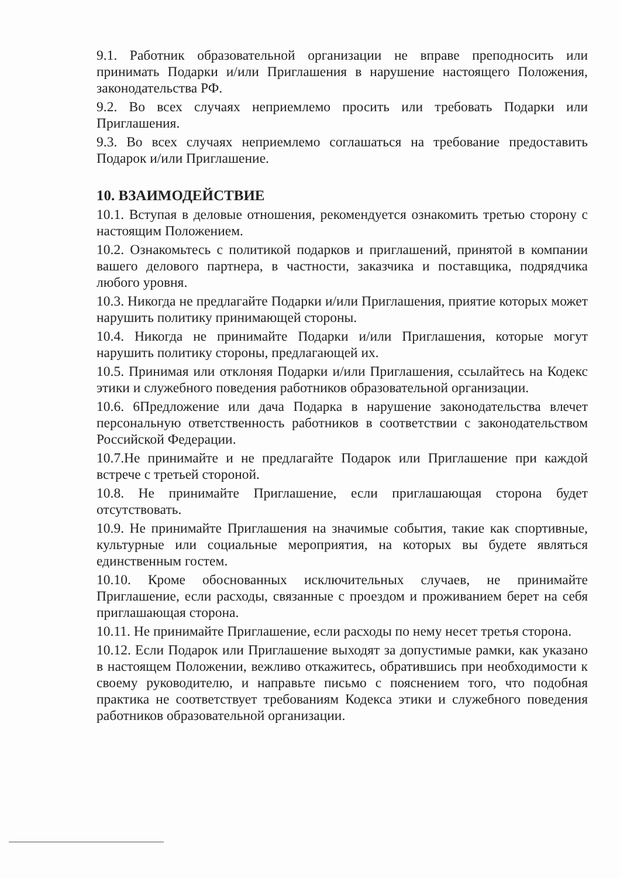9.1. Работник образовательной организации не вправе преподносить или принимать Подарки и/или Приглашения в нарушение настоящего Положения, законодательства РФ.
9.2. Во всех случаях неприемлемо просить или требовать Подарки или Приглашения.
9.3. Во всех случаях неприемлемо соглашаться на требование предоставить Подарок и/или Приглашение.
10. ВЗАИМОДЕЙСТВИЕ
10.1. Вступая в деловые отношения, рекомендуется ознакомить третью сторону с настоящим Положением.
10.2. Ознакомьтесь с политикой подарков и приглашений, принятой в компании вашего делового партнера, в частности, заказчика и поставщика, подрядчика любого уровня.
10.3. Никогда не предлагайте Подарки и/или Приглашения, приятие которых может нарушить политику принимающей стороны.
10.4. Никогда не принимайте Подарки и/или Приглашения, которые могут нарушить политику стороны, предлагающей их.
10.5. Принимая или отклоняя Подарки и/или Приглашения, ссылайтесь на Кодекс этики и служебного поведения работников образовательной организации.
10.6. 6Предложение или дача Подарка в нарушение законодательства влечет персональную ответственность работников в соответствии с законодательством Российской Федерации.
10.7.Не принимайте и не предлагайте Подарок или Приглашение при каждой встрече с третьей стороной.
10.8. Не принимайте Приглашение, если приглашающая сторона будет отсутствовать.
10.9. Не принимайте Приглашения на значимые события, такие как спортивные, культурные или социальные мероприятия, на которых вы будете являться единственным гостем.
10.10. Кроме обоснованных исключительных случаев, не принимайте Приглашение, если расходы, связанные с проездом и проживанием берет на себя приглашающая сторона.
10.11. Не принимайте Приглашение, если расходы по нему несет третья сторона.
10.12. Если Подарок или Приглашение выходят за допустимые рамки, как указано в настоящем Положении, вежливо откажитесь, обратившись при необходимости к своему руководителю, и направьте письмо с пояснением того, что подобная практика не соответствует требованиям Кодекса этики и служебного поведения работников образовательной организации.